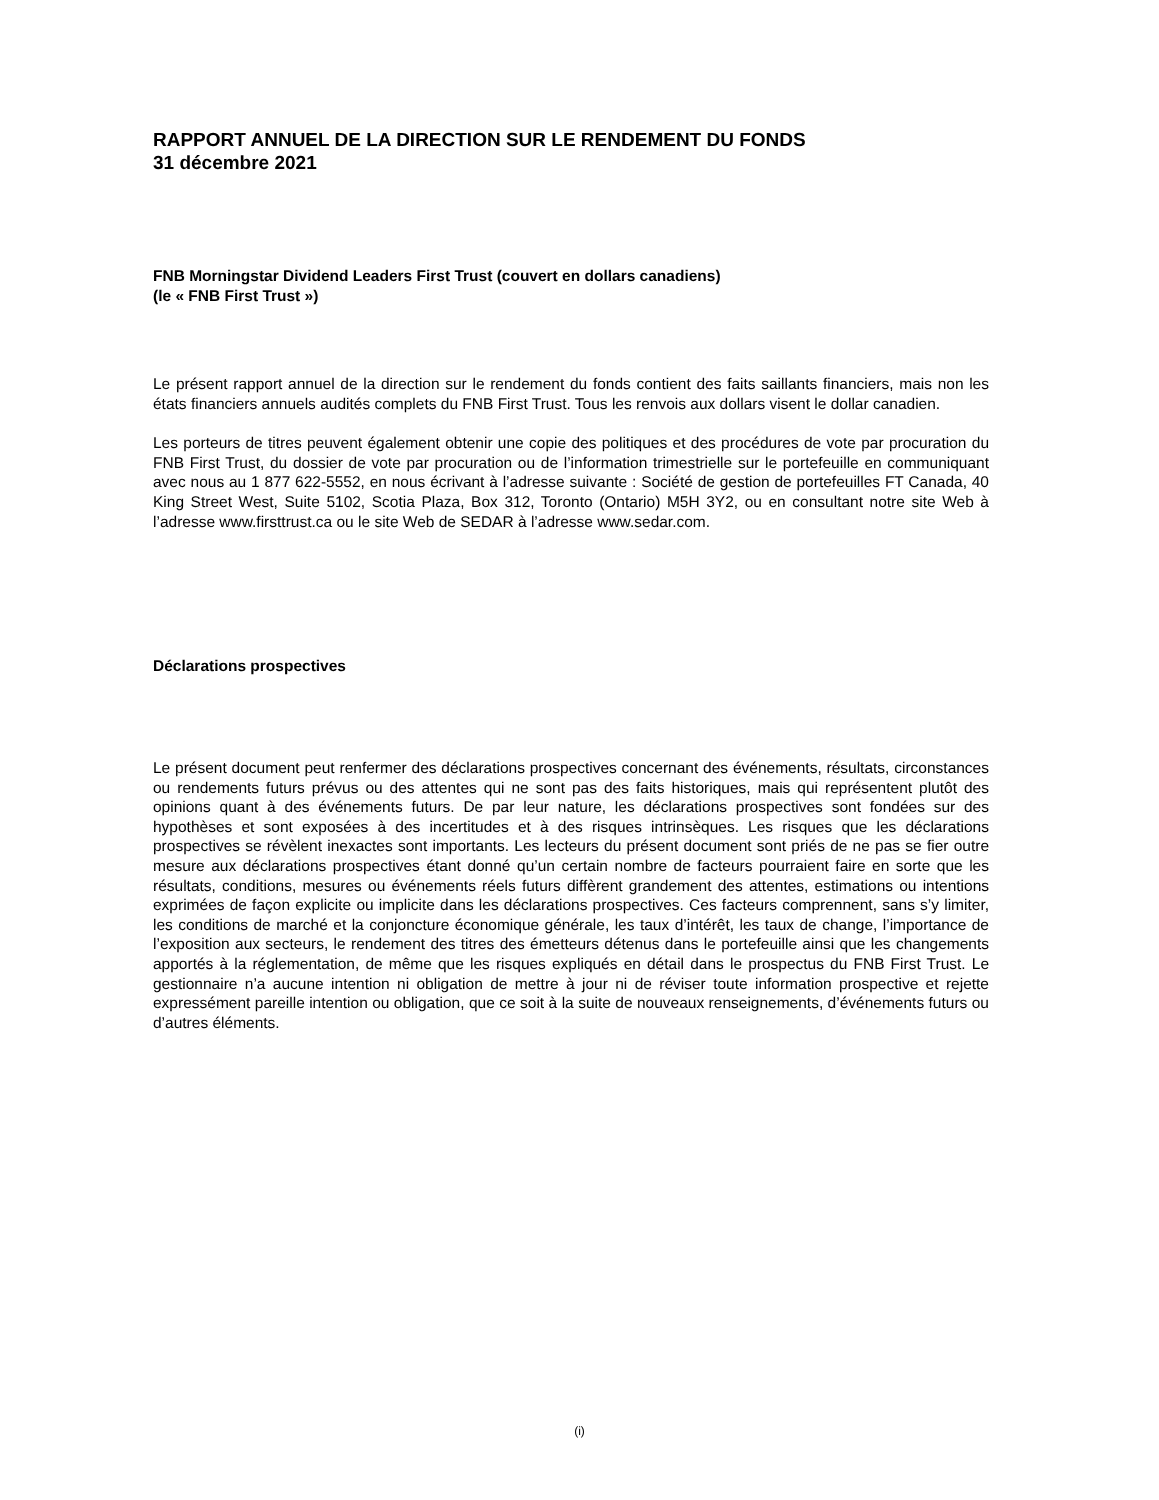RAPPORT ANNUEL DE LA DIRECTION SUR LE RENDEMENT DU FONDS
31 décembre 2021
FNB Morningstar Dividend Leaders First Trust (couvert en dollars canadiens)
(le « FNB First Trust »)
Le présent rapport annuel de la direction sur le rendement du fonds contient des faits saillants financiers, mais non les états financiers annuels audités complets du FNB First Trust. Tous les renvois aux dollars visent le dollar canadien.
Les porteurs de titres peuvent également obtenir une copie des politiques et des procédures de vote par procuration du FNB First Trust, du dossier de vote par procuration ou de l’information trimestrielle sur le portefeuille en communiquant avec nous au 1 877 622-5552, en nous écrivant à l’adresse suivante : Société de gestion de portefeuilles FT Canada, 40 King Street West, Suite 5102, Scotia Plaza, Box 312, Toronto (Ontario) M5H 3Y2, ou en consultant notre site Web à l’adresse www.firsttrust.ca ou le site Web de SEDAR à l’adresse www.sedar.com.
Déclarations prospectives
Le présent document peut renfermer des déclarations prospectives concernant des événements, résultats, circonstances ou rendements futurs prévus ou des attentes qui ne sont pas des faits historiques, mais qui représentent plutôt des opinions quant à des événements futurs. De par leur nature, les déclarations prospectives sont fondées sur des hypothèses et sont exposées à des incertitudes et à des risques intrinsèques. Les risques que les déclarations prospectives se révèlent inexactes sont importants. Les lecteurs du présent document sont priés de ne pas se fier outre mesure aux déclarations prospectives étant donné qu’un certain nombre de facteurs pourraient faire en sorte que les résultats, conditions, mesures ou événements réels futurs diffèrent grandement des attentes, estimations ou intentions exprimées de façon explicite ou implicite dans les déclarations prospectives. Ces facteurs comprennent, sans s’y limiter, les conditions de marché et la conjoncture économique générale, les taux d’intérêt, les taux de change, l’importance de l’exposition aux secteurs, le rendement des titres des émetteurs détenus dans le portefeuille ainsi que les changements apportés à la réglementation, de même que les risques expliqués en détail dans le prospectus du FNB First Trust. Le gestionnaire n’a aucune intention ni obligation de mettre à jour ni de réviser toute information prospective et rejette expressément pareille intention ou obligation, que ce soit à la suite de nouveaux renseignements, d’événements futurs ou d’autres éléments.
(i)